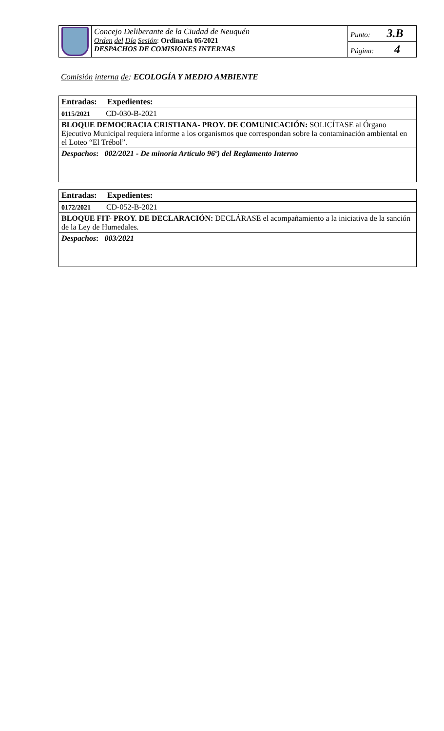| | Concejo Deliberante de la Ciudad de Neuquén Orden del Día Sesión : Ordinaria 05/2021 DESPACHOS DE COMISIONES INTERNAS | Punto: 3.B |
| | | Página: 4 |
Comisión interna de: ECOLOGÍA Y MEDIO AMBIENTE
| Entradas: Expedientes: |
| 0115/2021 CD-030-B-2021 |
| BLOQUE DEMOCRACIA CRISTIANA- PROY. DE COMUNICACIÓN: SOLICÍTASE al Órgano Ejecutivo Municipal requiera informe a los organismos que correspondan sobre la contaminación ambiental en el Loteo “El Trébol”. |
| Despachos : 002/2021 - De minoría Artículo 96º) del Reglamento Interno |
| Entradas: Expedientes: |
| 0172/2021 CD-052-B-2021 |
| BLOQUE FIT- PROY. DE DECLARACIÓN: DECLÁRASE el acompañamiento a la iniciativa de la sanción de la Ley de Humedales. |
| Despachos : 003/2021 |